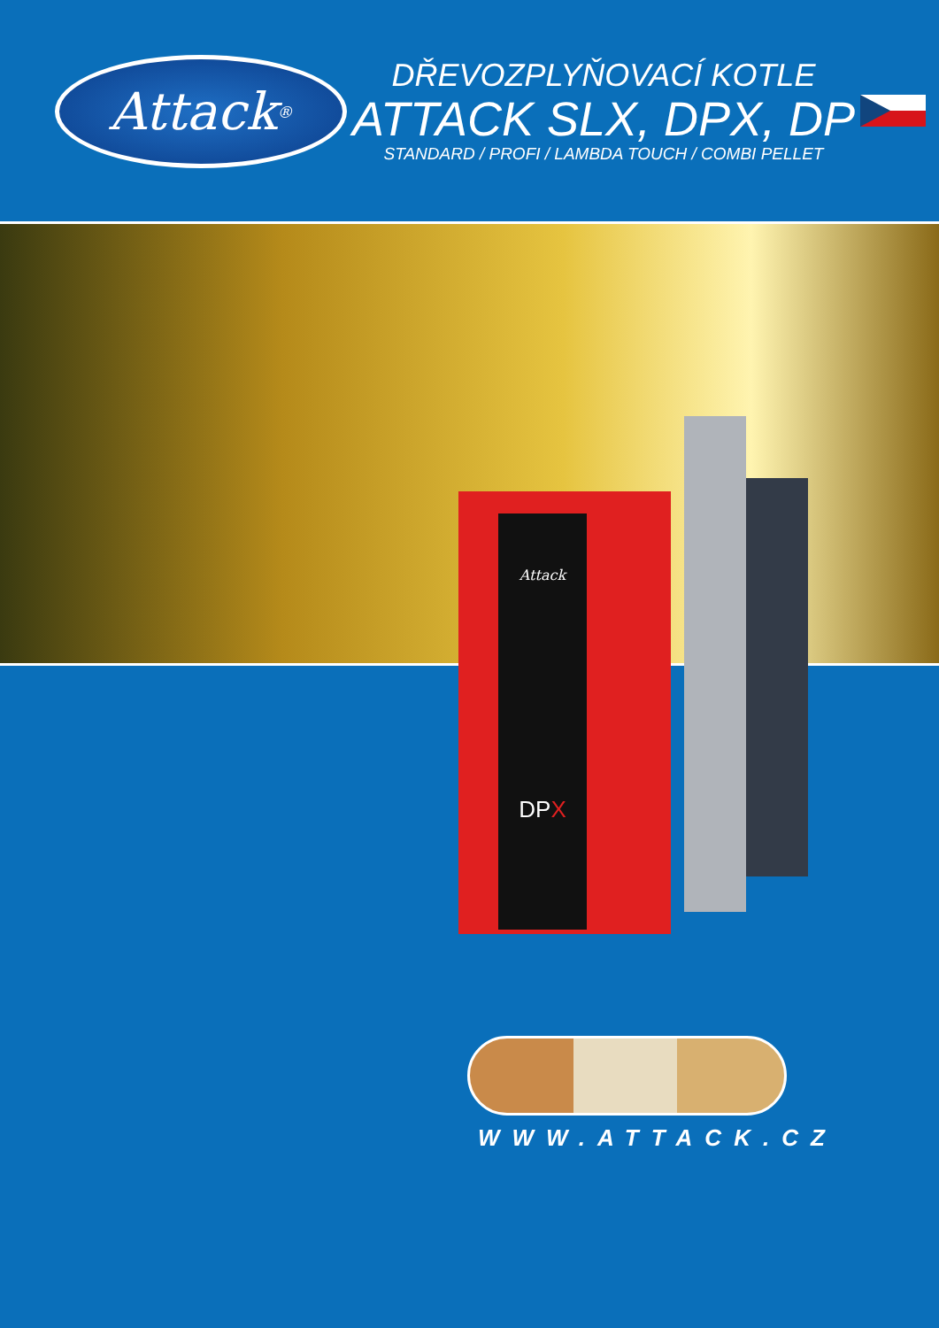Attack<sup>®</sup>
DŘEVOZPLYŇOVACÍ KOTLE
ATTACK SLX, DPX, DP
STANDARD / PROFI / LAMBDA TOUCH / COMBI PELLET
Attack
DPX
WWW.ATTACK.CZ